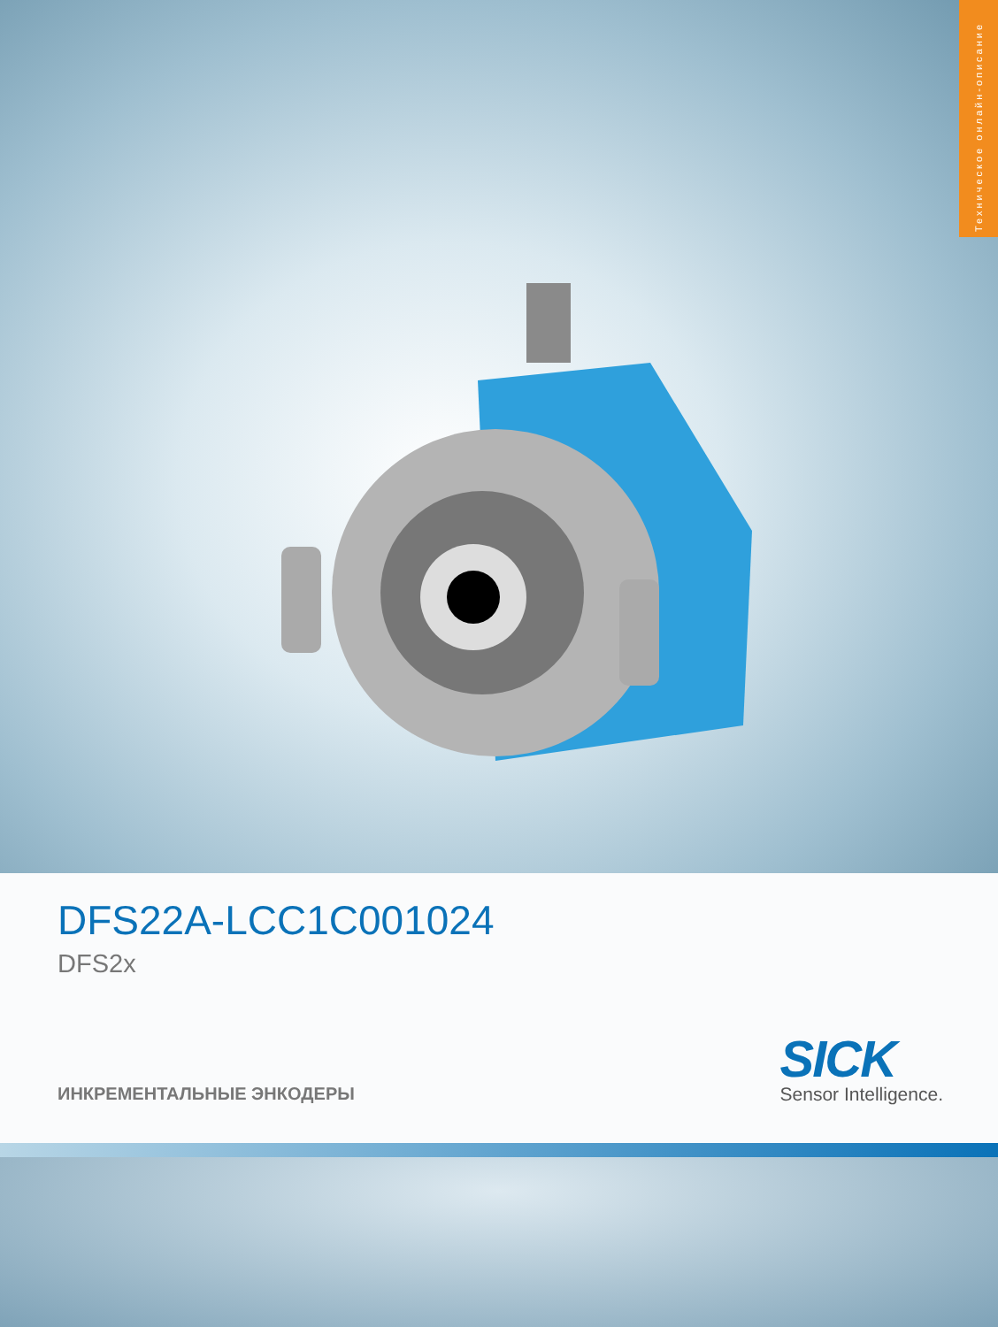Техническое онлайн-описание
DFS22A-LCC1C001024
DFS2x
ИНКРЕМЕНТАЛЬНЫЕ ЭНКОДЕРЫ
SICK
Sensor Intelligence.